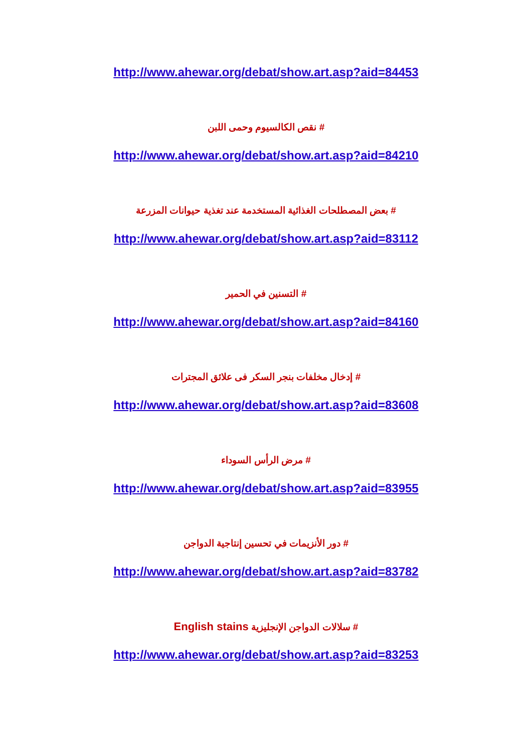http://www.ahewar.org/debat/show.art.asp?aid=84453
# نقص الكالسيوم وحمى اللبن
http://www.ahewar.org/debat/show.art.asp?aid=84210
# بعض المصطلحات الغذائية المستخدمة عند تغذية حيوانات المزرعة
http://www.ahewar.org/debat/show.art.asp?aid=83112
# التسنين في الحمير
http://www.ahewar.org/debat/show.art.asp?aid=84160
# إدخال مخلفات بنجر السكر فى علائق المجترات
http://www.ahewar.org/debat/show.art.asp?aid=83608
# مرض الرأس السوداء
http://www.ahewar.org/debat/show.art.asp?aid=83955
# دور الأنزيمات في تحسين إنتاجية الدواجن
http://www.ahewar.org/debat/show.art.asp?aid=83782
# سلالات الدواجن الإنجليزية English stains
http://www.ahewar.org/debat/show.art.asp?aid=83253